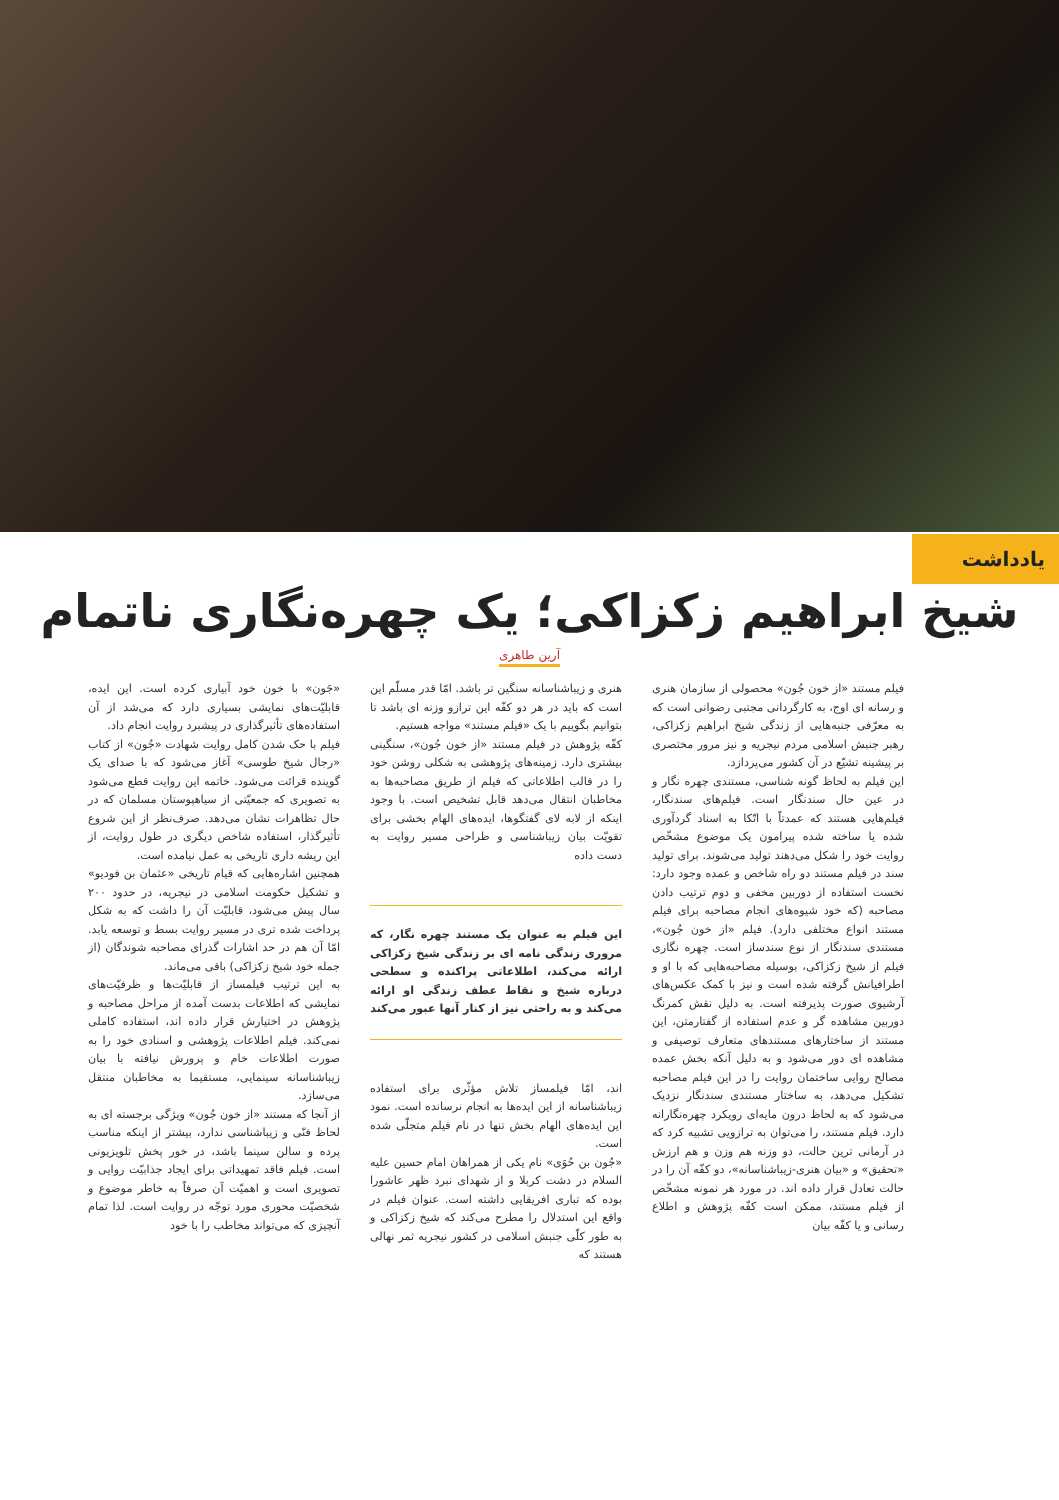یادداشت
شیخ ابراهیم زکزاکی؛ یک چهره‌نگاری ناتمام
آرین طاهری
فیلم مستند «از خون جُون» محصولی از سازمان هنری و رسانه ای اوج، به کارگردانی مجتبی رضوانی است که به معرّفی جنبه‌هایی از زندگی شیخ ابراهیم زکزاکی، رهبر جنبش اسلامی مردم نیجریه و نیز مرور مختصری بر پیشینه تشیّع در آن کشور می‌پردازد.
این فیلم به لحاظ گونه شناسی، مستندی چهره نگار و در عین حال سندنگار است. فیلم‌های سندنگار، فیلم‌هایی هستند که عمدتاً با اتّکا به اسناد گردآوری شده یا ساخته شده پیرامون یک موضوع مشخّص روایت خود را شکل می‌دهند تولید می‌شوند. برای تولید سند در فیلم مستند دو راه شاخص و عمده وجود دارد: نخست استفاده از دوربین مخفی و دوم ترتیب دادن مصاحبه (که خود شیوه‌های انجام مصاحبه برای فیلم مستند انواع مختلفی دارد). فیلم «از خون جُون»، مستندی سندنگار از نوع سندساز است. چهره نگاری فیلم از شیخ زکزاکی، بوسیله مصاحبه‌هایی که با او و اطرافیانش گرفته شده است و نیز با کمک عکس‌های آرشیوی صورت پذیرفته است. به دلیل نقش کمرنگ دوربین مشاهده گر و عدم استفاده از گفتارمتن، این مستند از ساختارهای مستندهای متعارف توصیفی و مشاهده ای دور می‌شود و به دلیل آنکه بخش عمده مصالح روایی ساختمان روایت را در این فیلم مصاحبه تشکیل می‌دهد، به ساختار مستندی سندنگار نزدیک می‌شود که به لحاظ درون مایه‌ای رویکرد چهره‌نگارانه دارد. فیلم مستند، را می‌توان به ترازویی تشبیه کرد که در آرمانی ترین حالت، دو وزنه هم وزن و هم ارزش «تحقیق» و «بیان هنری-زیباشناسانه»، دو کفّه آن را در حالت تعادل قرار داده اند. در مورد هر نمونه مشخّص از فیلم مستند، ممکن است کفّه پژوهش و اطلاع رسانی و یا کفّه بیان
هنری و زیباشناسانه سنگین تر باشد. امّا قدر مسلّم این است که باید در هر دو کفّه این ترازو وزنه ای باشد تا بتوانیم بگوییم با یک «فیلم مستند» مواجه هستیم.
کفّه پژوهش در فیلم مستند «از خون جُون»، سنگینی بیشتری دارد. زمینه‌های پژوهشی به شکلی روشن خود را در قالب اطلاعاتی که فیلم از طریق مصاحبه‌ها به مخاطبان انتقال می‌دهد قابل تشخیص است. با وجود اینکه از لابه لای گفتگوها، ایده‌های الهام بخشی برای تقویّت بیان زیباشناسی و طراحی مسیر روایت به دست داده
این فیلم به عنوان یک مستند چهره نگار، که مروری زندگی نامه ای بر زندگی شیخ زکزاکی ارائه می‌کند، اطلاعاتی پراکنده و سطحی درباره شیخ و نقاط عطف زندگی او ارائه می‌کند و به راحتی نیز از کنار آنها عبور می‌کند
اند، امّا فیلمساز تلاش مؤثّری برای استفاده زیباشناسانه از این ایده‌ها به انجام نرسانده است. نمود این ایده‌های الهام بخش تنها در نام فیلم متجلّی شده است.
«جُون بن حُوَی» نام یکی از همراهان امام حسین علیه السلام در دشت کربلا و از شهدای نبرد ظهر عاشورا بوده که تباری افریقایی داشته است. عنوان فیلم در واقع این استدلال را مطرح می‌کند که شیخ زکزاکی و به طور کلّی جنبش اسلامی در کشور نیجریه ثمر نهالی هستند که
«جَون» با خون خود آبیاری کرده است. این ایده، قابلیّت‌های نمایشی بسیاری دارد که می‌شد از آن استفاده‌های تأثیرگذاری در پیشبرد روایت انجام داد.
فیلم با حک شدن کامل روایت شهادت «جُون» از کتاب «رجال شیخ طوسی» آغاز می‌شود که با صدای یک گوینده قرائت می‌شود. خاتمه این روایت قطع می‌شود به تصویری که جمعیّتی از سیاهپوستان مسلمان که در حال تظاهرات نشان می‌دهد. صرف‌نظر از این شروع تأثیرگذار، استفاده شاخص دیگری در طول روایت، از این ریشه داری تاریخی به عمل نیامده است.
همچنین اشاره‌هایی که قیام تاریخی «عثمان بن فودیو» و تشکیل حکومت اسلامی در نیجریه، در حدود ۲۰۰ سال پیش می‌شود، قابلیّت آن را داشت که به شکل پرداخت شده تری در مسیر روایت بسط و توسعه یابد. امّا آن هم در حد اشارات گذرای مصاحبه شوندگان (از جمله خود شیخ زکزاکی) باقی می‌ماند.
به این ترتیب فیلمساز از قابلیّت‌ها و ظرفیّت‌های نمایشی که اطلاعات بدست آمده از مراحل مصاحبه و پژوهش در اختیارش قرار داده اند، استفاده کاملی نمی‌کند. فیلم اطلاعات پژوهشی و اسنادی خود را به صورت اطلاعات خام و پرورش نیافته با بیان زیباشناسانه سینمایی، مستقیما به مخاطبان منتقل می‌سازد.
از آنجا که مستند «از خون جُون» ویژگی برجسته ای به لحاظ فنّی و زیباشناسی ندارد، بیشتر از اینکه مناسب پرده و سالن سینما باشد، در خور پخش تلویزیونی است. فیلم فاقد تمهیداتی برای ایجاد جذابیّت روایی و تصویری است و اهمیّت آن صرفاً به خاطر موضوع و شخصیّت محوری مورد توجّه در روایت است. لذا تمام آنچیزی که می‌تواند مخاطب را با خود